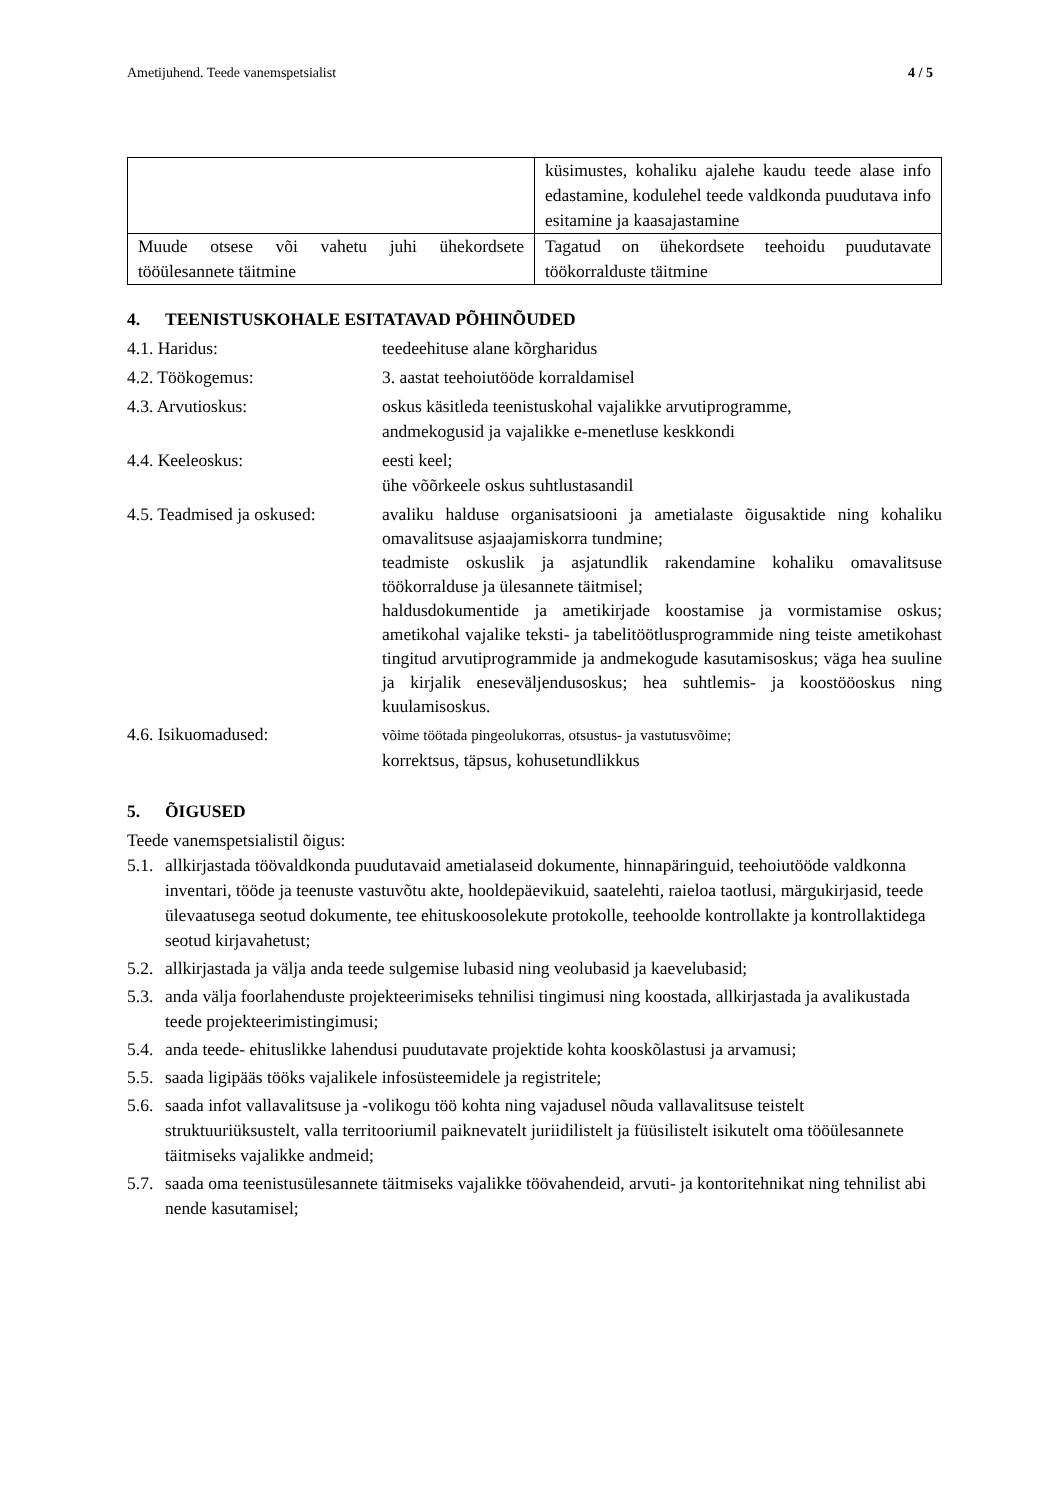Ametijuhend. Teede vanemspetsialist 4 / 5
| | küsimustes, kohaliku ajalehe kaudu teede alase info edastamine, kodulehel teede valdkonda puudutava info esitamine ja kaasajastamine |
| Muude otsese või vahetu juhi ühekordsete tööülesannete täitmine | Tagatud on ühekordsete teehoidu puudutavate töökorralduste täitmine |
4. TEENISTUSKOHALE ESITATAVAD PÕHINÕUDED
4.1. Haridus:
teedeehituse alane kõrgharidus
4.2. Töökogemus:
3. aastat teehoiutööde korraldamisel
4.3. Arvutioskus:
oskus käsitleda teenistuskohal vajalikke arvutiprogramme,
andmekogusid ja vajalikke e-menetluse keskkondi
4.4. Keeleoskus:
eesti keel;
ühe võõrkeele oskus suhtlustasandil
4.5. Teadmised ja oskused:
avaliku halduse organisatsiooni ja ametialaste õigusaktide ning kohaliku omavalitsuse asjaajamiskorra tundmine;
teadmiste oskuslik ja asjatundlik rakendamine kohaliku omavalitsuse töökorralduse ja ülesannete täitmisel;
haldusdokumentide ja ametikirjade koostamise ja vormistamise oskus; ametikohal vajalike teksti- ja tabelitöötlusprogrammide ning teiste ametikohast tingitud arvutiprogrammide ja andmekogude kasutamisoskus; väga hea suuline ja kirjalik eneseväljendusoskus; hea suhtlemis- ja koostööoskus ning kuulamisoskus.
4.6. Isikuomadused:
võime töötada pingeolukorras, otsustus- ja vastutusvõime;
korrektsus, täpsus, kohusetundlikkus
5. ÕIGUSED
Teede vanemspetsialistil õigus:
5.1. allkirjastada töövaldkonda puudutavaid ametialaseid dokumente, hinnapäringuid, teehoiutööde valdkonna inventari, tööde ja teenuste vastuvõtu akte, hooldepäevikuid, saatelehti, raieloa taotlusi, märgukirjasid, teede ülevaatusega seotud dokumente, tee ehituskoosolekute protokolle, teehoolde kontrollakte ja kontrollaktidega seotud kirjavahetust;
5.2. allkirjastada ja välja anda teede sulgemise lubasid ning veolubasid ja kaevelubasid;
5.3. anda välja foorlahenduste projekteerimiseks tehnilisi tingimusi ning koostada, allkirjastada ja avalikustada teede projekteerimistingimusi;
5.4. anda teede- ehituslikke lahendusi puudutavate projektide kohta kooskõlastusi ja arvamusi;
5.5. saada ligipääs tööks vajalikele infosüsteemidele ja registritele;
5.6. saada infot vallavalitsuse ja -volikogu töö kohta ning vajadusel nõuda vallavalitsuse teistelt struktuuriüksustelt, valla territooriumil paiknevatelt juriidilistelt ja füüsilistelt isikutelt oma tööülesannete täitmiseks vajalikke andmeid;
5.7. saada oma teenistusülesannete täitmiseks vajalikke töövahendeid, arvuti- ja kontoritehnikat ning tehnilist abi nende kasutamisel;